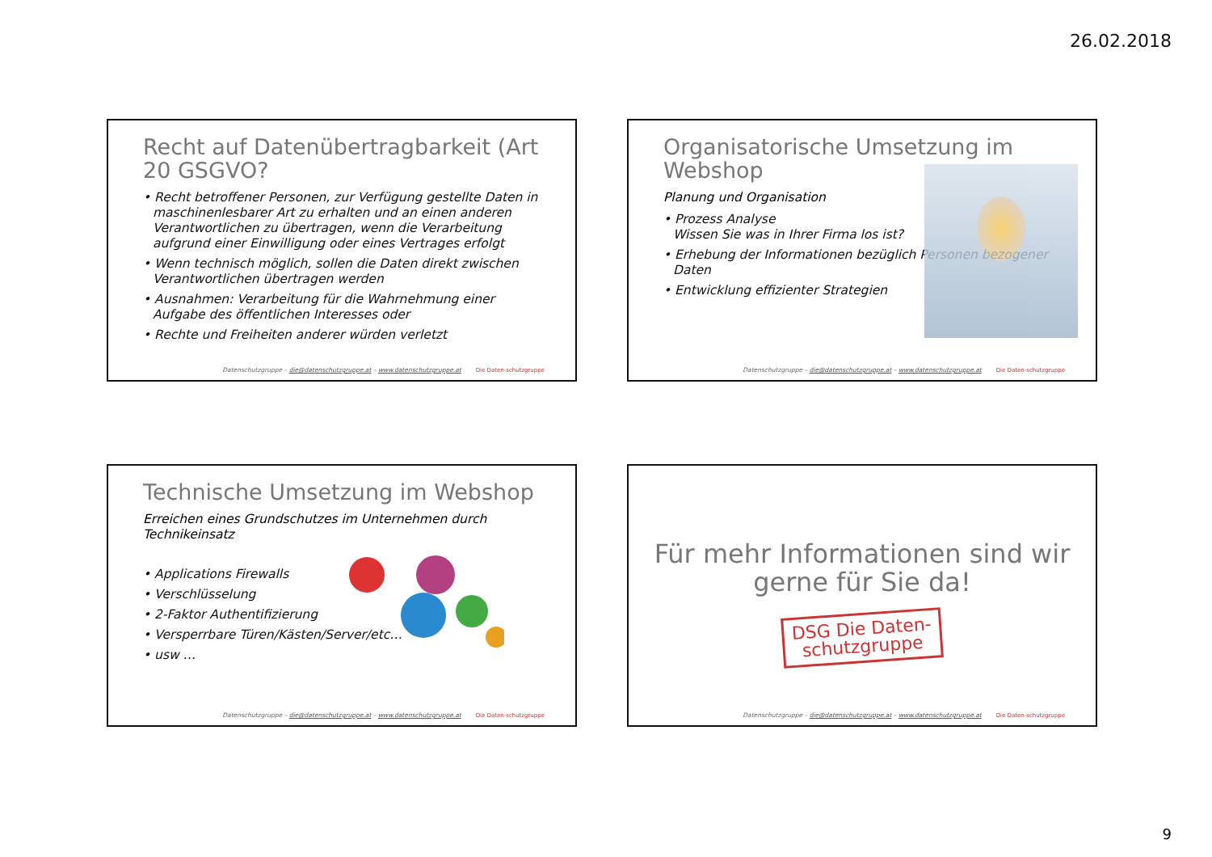26.02.2018
Recht auf Datenübertragbarkeit (Art 20 GSGVO?
• Recht betroffener Personen, zur Verfügung gestellte Daten in maschinenlesbarer Art zu erhalten und an einen anderen Verantwortlichen zu übertragen, wenn die Verarbeitung aufgrund einer Einwilligung oder eines Vertrages erfolgt
• Wenn technisch möglich, sollen die Daten direkt zwischen Verantwortlichen übertragen werden
• Ausnahmen: Verarbeitung für die Wahrnehmung einer Aufgabe des öffentlichen Interesses oder
• Rechte und Freiheiten anderer würden verletzt
Datenschutzgruppe – die@datenschutzgruppe.at – www.datenschutzgruppe.at
Die Daten-schutzgruppe
Organisatorische Umsetzung im Webshop
Planung und Organisation
• Prozess Analyse
Wissen Sie was in Ihrer Firma los ist?
• Erhebung der Informationen bezüglich Personen bezogener Daten
• Entwicklung effizienter Strategien
Datenschutzgruppe – die@datenschutzgruppe.at – www.datenschutzgruppe.at
Die Daten-schutzgruppe
Technische Umsetzung im Webshop
Erreichen eines Grundschutzes im Unternehmen durch Technikeinsatz
• Applications Firewalls
• Verschlüsselung
• 2-Faktor Authentifizierung
• Versperrbare Türen/Kästen/Server/etc…
• usw …
Datenschutzgruppe – die@datenschutzgruppe.at – www.datenschutzgruppe.at
Die Daten-schutzgruppe
Für mehr Informationen sind wir gerne für Sie da!
DSG Die Daten-schutzgruppe
Datenschutzgruppe – die@datenschutzgruppe.at – www.datenschutzgruppe.at
Die Daten-schutzgruppe
9